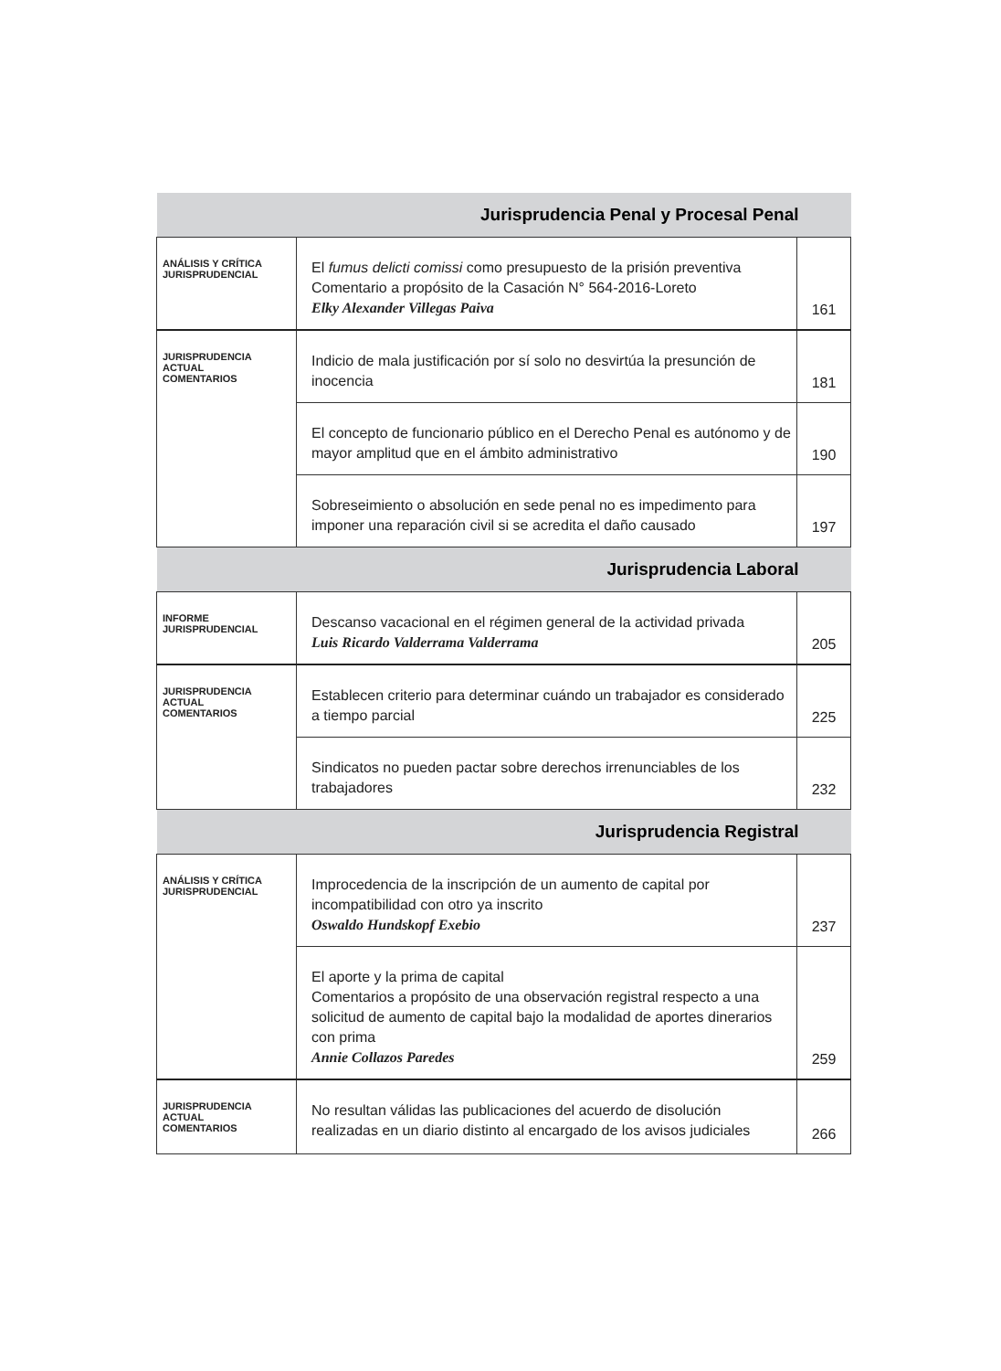| Jurisprudencia Penal y Procesal Penal | | |
| --- | --- | --- |
| ANÁLISIS Y CRÍTICA JURISPRUDENCIAL | El fumus delicti comissi como presupuesto de la prisión preventiva Comentario a propósito de la Casación N° 564-2016-Loreto Elky Alexander Villegas Paiva | 161 |
| JURISPRUDENCIA ACTUAL COMENTARIOS | Indicio de mala justificación por sí solo no desvirtúa la presunción de inocencia | 181 |
| | El concepto de funcionario público en el Derecho Penal es autónomo y de mayor amplitud que en el ámbito administrativo | 190 |
| | Sobreseimiento o absolución en sede penal no es impedimento para imponer una reparación civil si se acredita el daño causado | 197 |
| Jurisprudencia Laboral | | |
| INFORME JURISPRUDENCIAL | Descanso vacacional en el régimen general de la actividad privada Luis Ricardo Valderrama Valderrama | 205 |
| JURISPRUDENCIA ACTUAL COMENTARIOS | Establecen criterio para determinar cuándo un trabajador es considerado a tiempo parcial | 225 |
| | Sindicatos no pueden pactar sobre derechos irrenunciables de los trabajadores | 232 |
| Jurisprudencia Registral | | |
| ANÁLISIS Y CRÍTICA JURISPRUDENCIAL | Improcedencia de la inscripción de un aumento de capital por incompatibilidad con otro ya inscrito Oswaldo Hundskopf Exebio | 237 |
| | El aporte y la prima de capital Comentarios a propósito de una observación registral respecto a una solicitud de aumento de capital bajo la modalidad de aportes dinerarios con prima Annie Collazos Paredes | 259 |
| JURISPRUDENCIA ACTUAL COMENTARIOS | No resultan válidas las publicaciones del acuerdo de disolución realizadas en un diario distinto al encargado de los avisos judiciales | 266 |